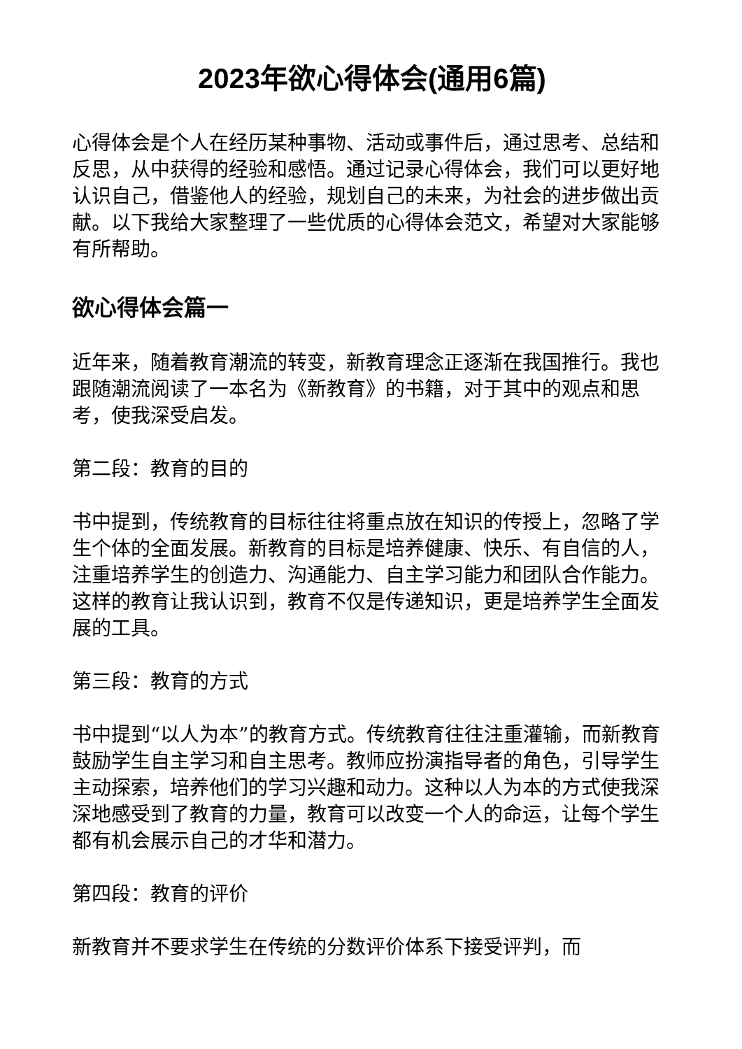2023年欲心得体会(通用6篇)
心得体会是个人在经历某种事物、活动或事件后，通过思考、总结和反思，从中获得的经验和感悟。通过记录心得体会，我们可以更好地认识自己，借鉴他人的经验，规划自己的未来，为社会的进步做出贡献。以下我给大家整理了一些优质的心得体会范文，希望对大家能够有所帮助。
欲心得体会篇一
近年来，随着教育潮流的转变，新教育理念正逐渐在我国推行。我也跟随潮流阅读了一本名为《新教育》的书籍，对于其中的观点和思考，使我深受启发。
第二段：教育的目的
书中提到，传统教育的目标往往将重点放在知识的传授上，忽略了学生个体的全面发展。新教育的目标是培养健康、快乐、有自信的人，注重培养学生的创造力、沟通能力、自主学习能力和团队合作能力。这样的教育让我认识到，教育不仅是传递知识，更是培养学生全面发展的工具。
第三段：教育的方式
书中提到“以人为本”的教育方式。传统教育往往注重灌输，而新教育鼓励学生自主学习和自主思考。教师应扮演指导者的角色，引导学生主动探索，培养他们的学习兴趣和动力。这种以人为本的方式使我深深地感受到了教育的力量，教育可以改变一个人的命运，让每个学生都有机会展示自己的才华和潜力。
第四段：教育的评价
新教育并不要求学生在传统的分数评价体系下接受评判，而